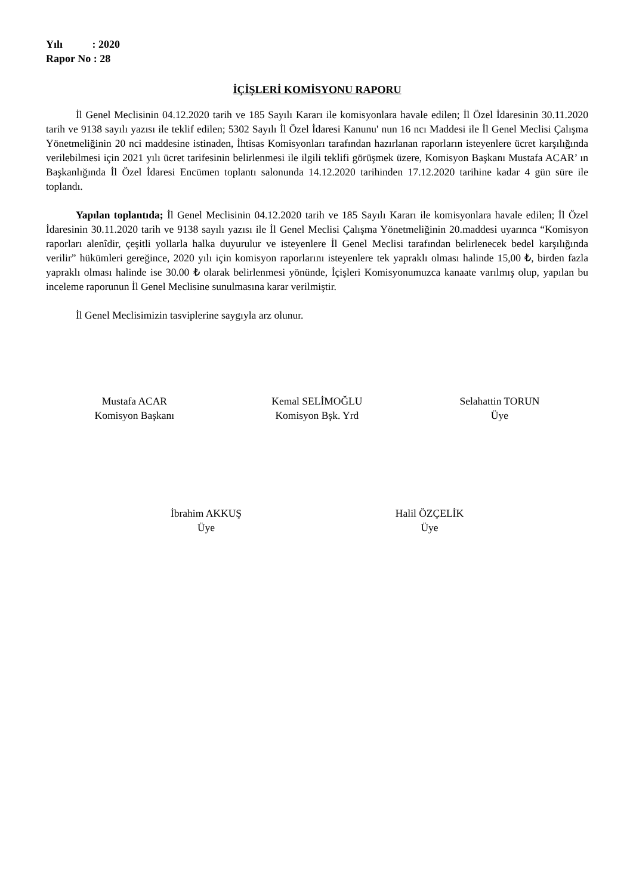Yılı : 2020
Rapor No : 28
İÇİŞLERİ KOMİSYONU RAPORU
İl Genel Meclisinin 04.12.2020 tarih ve 185 Sayılı Kararı ile komisyonlara havale edilen; İl Özel İdaresinin 30.11.2020 tarih ve 9138 sayılı yazısı ile teklif edilen; 5302 Sayılı İl Özel İdaresi Kanunu' nun 16 ncı Maddesi ile İl Genel Meclisi Çalışma Yönetmeliğinin 20 nci maddesine istinaden, İhtisas Komisyonları tarafından hazırlanan raporların isteyenlere ücret karşılığında verilebilmesi için 2021 yılı ücret tarifesinin belirlenmesi ile ilgili teklifi görüşmek üzere, Komisyon Başkanı Mustafa ACAR’ ın Başkanlığında İl Özel İdaresi Encümen toplantı salonunda 14.12.2020 tarihinden 17.12.2020 tarihine kadar 4 gün süre ile toplandı.
Yapılan toplantıda; İl Genel Meclisinin 04.12.2020 tarih ve 185 Sayılı Kararı ile komisyonlara havale edilen; İl Özel İdaresinin 30.11.2020 tarih ve 9138 sayılı yazısı ile İl Genel Meclisi Çalışma Yönetmeliğinin 20.maddesi uyarınca “Komisyon raporları alenîdir, çeşitli yollarla halka duyurulur ve isteyenlere İl Genel Meclisi tarafından belirlenecek bedel karşılığında verilir” hükümleri gereğince, 2020 yılı için komisyon raporlarını isteyenlere tek yapraklı olması halinde 15,00 ₺, birden fazla yapraklı olması halinde ise 30.00 ₺ olarak belirlenmesi yönünde, İçişleri Komisyonumuzca kanaate varılmış olup, yapılan bu inceleme raporunun İl Genel Meclisine sunulmasına karar verilmiştir.
İl Genel Meclisimizin tasviplerine saygıyla arz olunur.
Mustafa ACAR
Komisyon Başkanı
Kemal SELİMOĞLU
Komisyon Bşk. Yrd
Selahattin TORUN
Üye
İbrahim AKKUŞ
Üye
Halil ÖZÇELİK
Üye